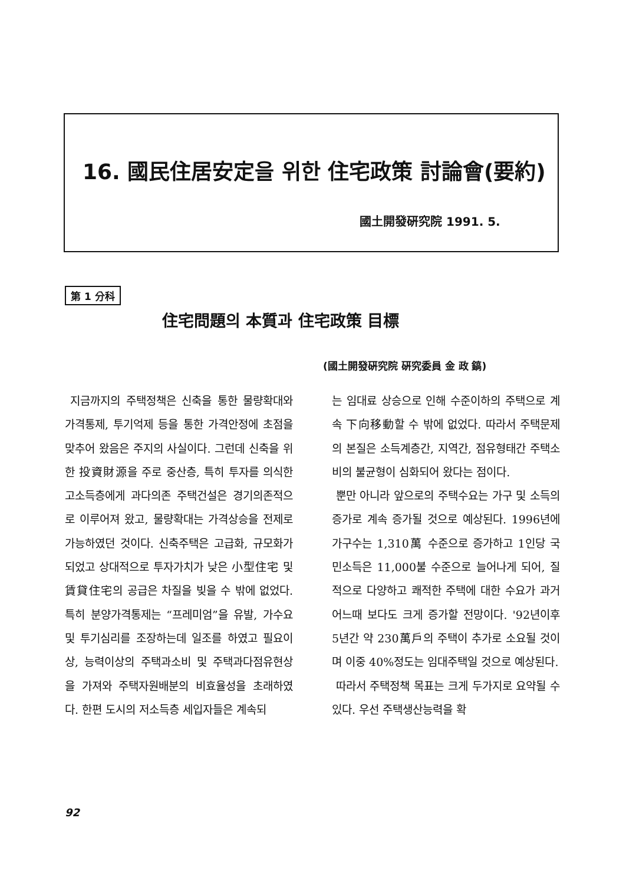16. 國民住居安定을 위한 住宅政策 討論會(要約)
國土開發硏究院 1991. 5.
第 1 分科
住宅問題의 本質과 住宅政策 目標
(國土開發硏究院 硏究委員 金 政 鎬)
지금까지의 주택정책은 신축을 통한 물량확대와 가격통제, 투기억제 등을 통한 가격안정에 초점을 맞추어 왔음은 주지의 사실이다. 그런데 신축을 위한 投資財源을 주로 중산층, 특히 투자를 의식한 고소득층에게 과다의존 주택건설은 경기의존적으로 이루어져 왔고, 물량확대는 가격상승을 전제로 가능하였던 것이다. 신축주택은 고급화, 규모화가 되었고 상대적으로 투자가치가 낮은 小型住宅 및 賃貸住宅의 공급은 차질을 빚을 수 밖에 없었다. 특히 분양가격통제는 “프레미엄”을 유발, 가수요 및 투기심리를 조장하는데 일조를 하였고 필요이상, 능력이상의 주택과소비 및 주택과다점유현상을 가져와 주택자원배분의 비효율성을 초래하였다. 한편 도시의 저소득층 세입자들은 계속되
는 임대료 상승으로 인해 수준이하의 주택으로 계속 下向移動할 수 밖에 없었다. 따라서 주택문제의 본질은 소득계층간, 지역간, 점유형태간 주택소비의 불균형이 심화되어 왔다는 점이다.
뿐만 아니라 앞으로의 주택수요는 가구 및 소득의 증가로 계속 증가될 것으로 예상된다. 1996년에 가구수는 1,310萬 수준으로 증가하고 1인당 국민소득은 11,000불 수준으로 늘어나게 되어, 질적으로 다양하고 쾌적한 주택에 대한 수요가 과거 어느때 보다도 크게 증가할 전망이다. '92년이후 5년간 약 230萬戶의 주택이 추가로 소요될 것이며 이중 40%정도는 임대주택일 것으로 예상된다.
따라서 주택정책 목표는 크게 두가지로 요약될 수 있다. 우선 주택생산능력을 확
92